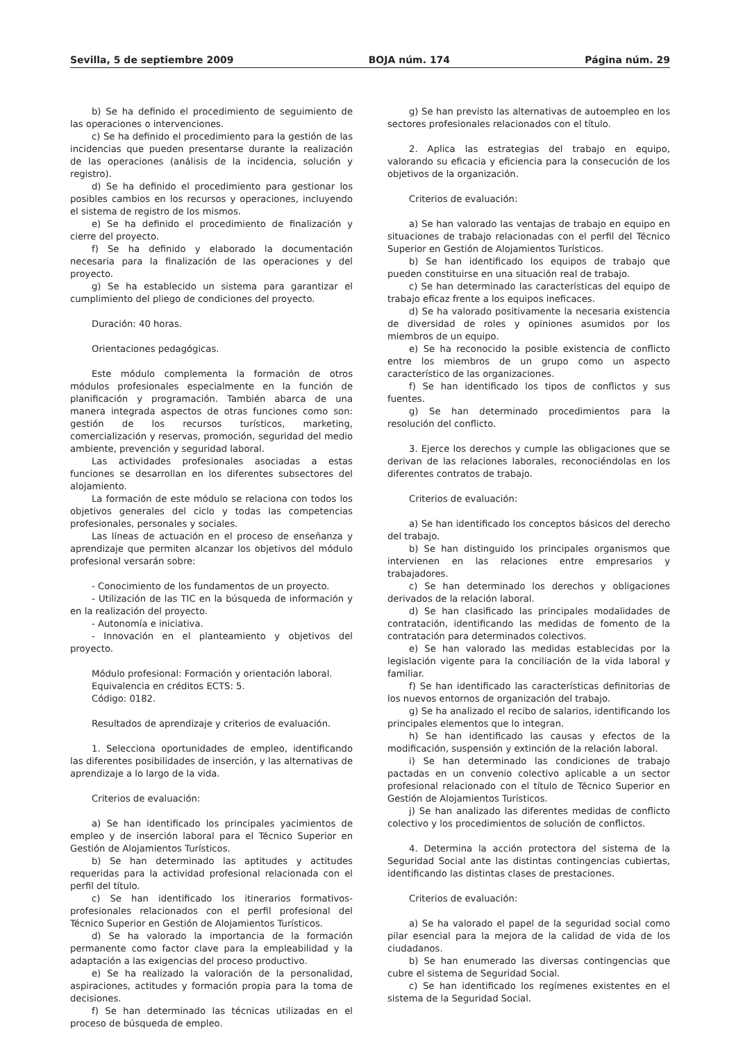Sevilla, 5 de septiembre 2009 BOJA núm. 174 Página núm. 29
b) Se ha definido el procedimiento de seguimiento de las operaciones o intervenciones.
c) Se ha definido el procedimiento para la gestión de las incidencias que pueden presentarse durante la realización de las operaciones (análisis de la incidencia, solución y registro).
d) Se ha definido el procedimiento para gestionar los posibles cambios en los recursos y operaciones, incluyendo el sistema de registro de los mismos.
e) Se ha definido el procedimiento de finalización y cierre del proyecto.
f) Se ha definido y elaborado la documentación necesaria para la finalización de las operaciones y del proyecto.
g) Se ha establecido un sistema para garantizar el cumplimiento del pliego de condiciones del proyecto.
Duración: 40 horas.
Orientaciones pedagógicas.
Este módulo complementa la formación de otros módulos profesionales especialmente en la función de planificación y programación. También abarca de una manera integrada aspectos de otras funciones como son: gestión de los recursos turísticos, marketing, comercialización y reservas, promoción, seguridad del medio ambiente, prevención y seguridad laboral.
Las actividades profesionales asociadas a estas funciones se desarrollan en los diferentes subsectores del alojamiento.
La formación de este módulo se relaciona con todos los objetivos generales del ciclo y todas las competencias profesionales, personales y sociales.
Las líneas de actuación en el proceso de enseñanza y aprendizaje que permiten alcanzar los objetivos del módulo profesional versarán sobre:
- Conocimiento de los fundamentos de un proyecto.
- Utilización de las TIC en la búsqueda de información y en la realización del proyecto.
- Autonomía e iniciativa.
- Innovación en el planteamiento y objetivos del proyecto.
Módulo profesional: Formación y orientación laboral.
Equivalencia en créditos ECTS: 5.
Código: 0182.
Resultados de aprendizaje y criterios de evaluación.
1. Selecciona oportunidades de empleo, identificando las diferentes posibilidades de inserción, y las alternativas de aprendizaje a lo largo de la vida.
Criterios de evaluación:
a) Se han identificado los principales yacimientos de empleo y de inserción laboral para el Técnico Superior en Gestión de Alojamientos Turísticos.
b) Se han determinado las aptitudes y actitudes requeridas para la actividad profesional relacionada con el perfil del título.
c) Se han identificado los itinerarios formativos-profesionales relacionados con el perfil profesional del Técnico Superior en Gestión de Alojamientos Turísticos.
d) Se ha valorado la importancia de la formación permanente como factor clave para la empleabilidad y la adaptación a las exigencias del proceso productivo.
e) Se ha realizado la valoración de la personalidad, aspiraciones, actitudes y formación propia para la toma de decisiones.
f) Se han determinado las técnicas utilizadas en el proceso de búsqueda de empleo.
g) Se han previsto las alternativas de autoempleo en los sectores profesionales relacionados con el título.
2. Aplica las estrategias del trabajo en equipo, valorando su eficacia y eficiencia para la consecución de los objetivos de la organización.
Criterios de evaluación:
a) Se han valorado las ventajas de trabajo en equipo en situaciones de trabajo relacionadas con el perfil del Técnico Superior en Gestión de Alojamientos Turísticos.
b) Se han identificado los equipos de trabajo que pueden constituirse en una situación real de trabajo.
c) Se han determinado las características del equipo de trabajo eficaz frente a los equipos ineficaces.
d) Se ha valorado positivamente la necesaria existencia de diversidad de roles y opiniones asumidos por los miembros de un equipo.
e) Se ha reconocido la posible existencia de conflicto entre los miembros de un grupo como un aspecto característico de las organizaciones.
f) Se han identificado los tipos de conflictos y sus fuentes.
g) Se han determinado procedimientos para la resolución del conflicto.
3. Ejerce los derechos y cumple las obligaciones que se derivan de las relaciones laborales, reconociéndolas en los diferentes contratos de trabajo.
Criterios de evaluación:
a) Se han identificado los conceptos básicos del derecho del trabajo.
b) Se han distinguido los principales organismos que intervienen en las relaciones entre empresarios y trabajadores.
c) Se han determinado los derechos y obligaciones derivados de la relación laboral.
d) Se han clasificado las principales modalidades de contratación, identificando las medidas de fomento de la contratación para determinados colectivos.
e) Se han valorado las medidas establecidas por la legislación vigente para la conciliación de la vida laboral y familiar.
f) Se han identificado las características definitorias de los nuevos entornos de organización del trabajo.
g) Se ha analizado el recibo de salarios, identificando los principales elementos que lo integran.
h) Se han identificado las causas y efectos de la modificación, suspensión y extinción de la relación laboral.
i) Se han determinado las condiciones de trabajo pactadas en un convenio colectivo aplicable a un sector profesional relacionado con el título de Técnico Superior en Gestión de Alojamientos Turísticos.
j) Se han analizado las diferentes medidas de conflicto colectivo y los procedimientos de solución de conflictos.
4. Determina la acción protectora del sistema de la Seguridad Social ante las distintas contingencias cubiertas, identificando las distintas clases de prestaciones.
Criterios de evaluación:
a) Se ha valorado el papel de la seguridad social como pilar esencial para la mejora de la calidad de vida de los ciudadanos.
b) Se han enumerado las diversas contingencias que cubre el sistema de Seguridad Social.
c) Se han identificado los regímenes existentes en el sistema de la Seguridad Social.